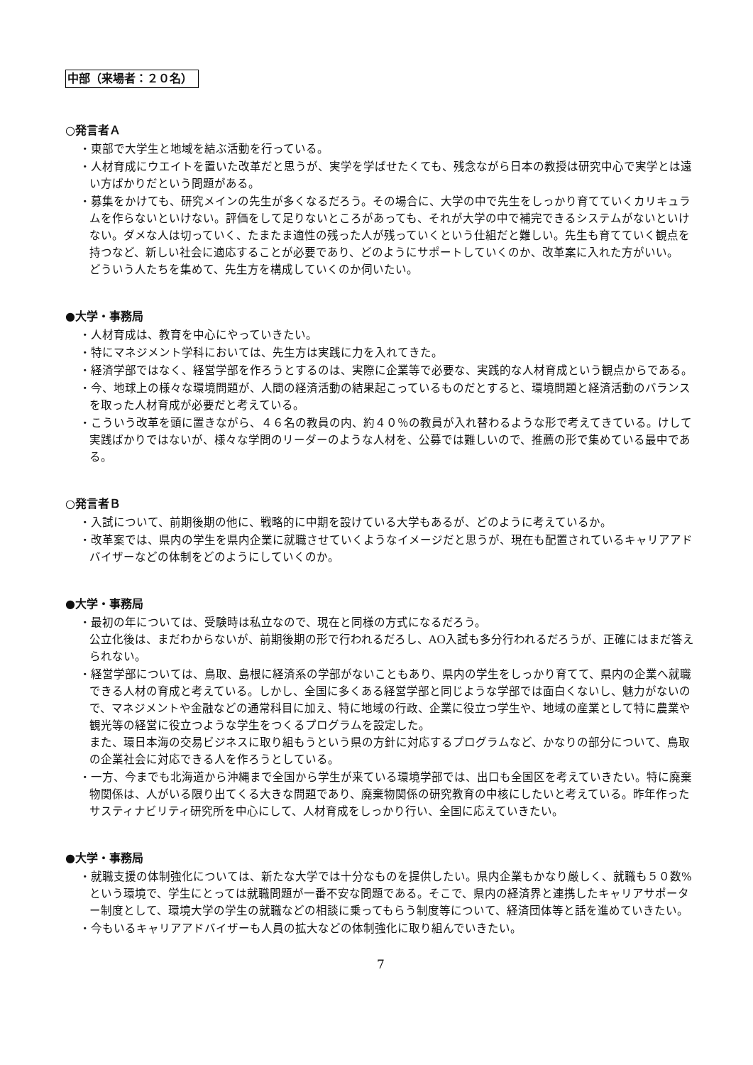中部（来場者：２０名）
○発言者Ａ
・東部で大学生と地域を結ぶ活動を行っている。
・人材育成にウエイトを置いた改革だと思うが、実学を学ばせたくても、残念ながら日本の教授は研究中心で実学とは遠い方ばかりだという問題がある。
・募集をかけても、研究メインの先生が多くなるだろう。その場合に、大学の中で先生をしっかり育てていくカリキュラムを作らないといけない。評価をして足りないところがあっても、それが大学の中で補完できるシステムがないといけない。ダメな人は切っていく、たまたま適性の残った人が残っていくという仕組だと難しい。先生も育てていく観点を持つなど、新しい社会に適応することが必要であり、どのようにサポートしていくのか、改革案に入れた方がいい。
どういう人たちを集めて、先生方を構成していくのか伺いたい。
●大学・事務局
・人材育成は、教育を中心にやっていきたい。
・特にマネジメント学科においては、先生方は実践に力を入れてきた。
・経済学部ではなく、経営学部を作ろうとするのは、実際に企業等で必要な、実践的な人材育成という観点からである。
・今、地球上の様々な環境問題が、人間の経済活動の結果起こっているものだとすると、環境問題と経済活動のバランスを取った人材育成が必要だと考えている。
・こういう改革を頭に置きながら、４６名の教員の内、約４０％の教員が入れ替わるような形で考えてきている。けして実践ばかりではないが、様々な学問のリーダーのような人材を、公募では難しいので、推薦の形で集めている最中である。
○発言者Ｂ
・入試について、前期後期の他に、戦略的に中期を設けている大学もあるが、どのように考えているか。
・改革案では、県内の学生を県内企業に就職させていくようなイメージだと思うが、現在も配置されているキャリアアドバイザーなどの体制をどのようにしていくのか。
●大学・事務局
・最初の年については、受験時は私立なので、現在と同様の方式になるだろう。
公立化後は、まだわからないが、前期後期の形で行われるだろし、AO入試も多分行われるだろうが、正確にはまだ答えられない。
・経営学部については、鳥取、島根に経済系の学部がないこともあり、県内の学生をしっかり育てて、県内の企業へ就職できる人材の育成と考えている。しかし、全国に多くある経営学部と同じような学部では面白くないし、魅力がないので、マネジメントや金融などの通常科目に加え、特に地域の行政、企業に役立つ学生や、地域の産業として特に農業や観光等の経営に役立つような学生をつくるプログラムを設定した。
また、環日本海の交易ビジネスに取り組もうという県の方針に対応するプログラムなど、かなりの部分について、鳥取の企業社会に対応できる人を作ろうとしている。
・一方、今までも北海道から沖縄まで全国から学生が来ている環境学部では、出口も全国区を考えていきたい。特に廃棄物関係は、人がいる限り出てくる大きな問題であり、廃棄物関係の研究教育の中核にしたいと考えている。昨年作ったサスティナビリティ研究所を中心にして、人材育成をしっかり行い、全国に応えていきたい。
●大学・事務局
・就職支援の体制強化については、新たな大学では十分なものを提供したい。県内企業もかなり厳しく、就職も５０数%という環境で、学生にとっては就職問題が一番不安な問題である。そこで、県内の経済界と連携したキャリアサポーター制度として、環境大学の学生の就職などの相談に乗ってもらう制度等について、経済団体等と話を進めていきたい。
・今もいるキャリアアドバイザーも人員の拡大などの体制強化に取り組んでいきたい。
7